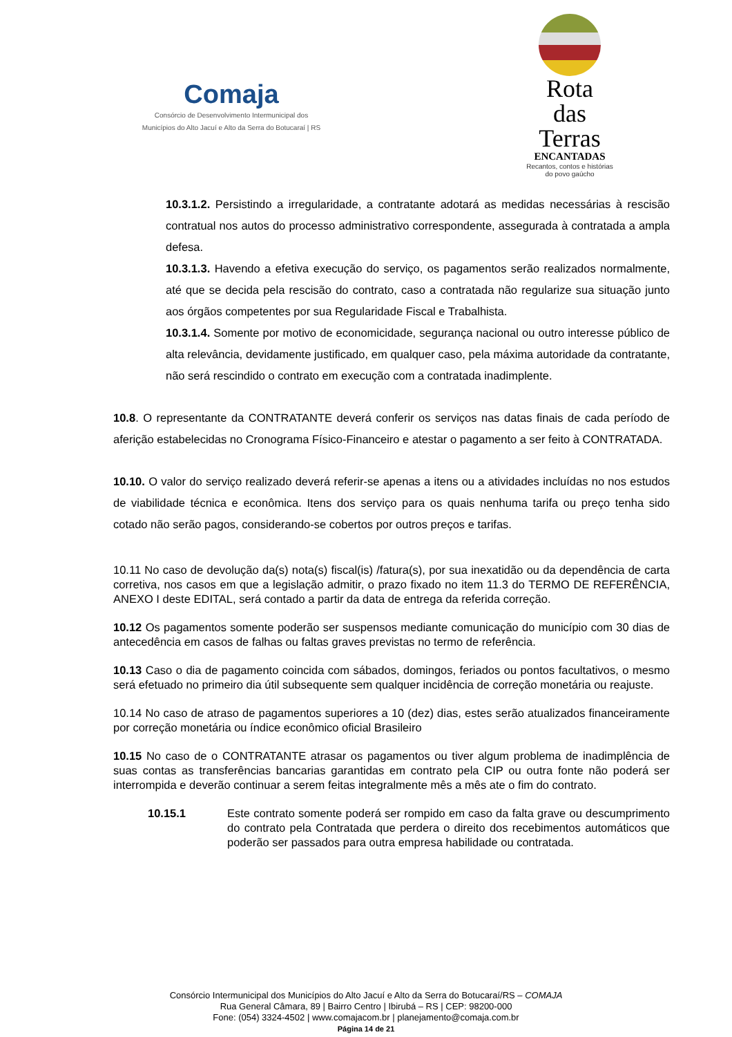Comaja
Consórcio de Desenvolvimento Intermunicipal dos
Municípios do Alto Jacuí e Alto da Serra do Botucaraí | RS
Rota
das
Terras
ENCANTADAS
Recantos, contos e histórias
do povo gaúcho
10.3.1.2. Persistindo a irregularidade, a contratante adotará as medidas necessárias à rescisão contratual nos autos do processo administrativo correspondente, assegurada à contratada a ampla defesa.
10.3.1.3. Havendo a efetiva execução do serviço, os pagamentos serão realizados normalmente, até que se decida pela rescisão do contrato, caso a contratada não regularize sua situação junto aos órgãos competentes por sua Regularidade Fiscal e Trabalhista.
10.3.1.4. Somente por motivo de economicidade, segurança nacional ou outro interesse público de alta relevância, devidamente justificado, em qualquer caso, pela máxima autoridade da contratante, não será rescindido o contrato em execução com a contratada inadimplente.
10.8. O representante da CONTRATANTE deverá conferir os serviços nas datas finais de cada período de aferição estabelecidas no Cronograma Físico-Financeiro e atestar o pagamento a ser feito à CONTRATADA.
10.10. O valor do serviço realizado deverá referir-se apenas a itens ou a atividades incluídas no nos estudos de viabilidade técnica e econômica. Itens dos serviço para os quais nenhuma tarifa ou preço tenha sido cotado não serão pagos, considerando-se cobertos por outros preços e tarifas.
10.11 No caso de devolução da(s) nota(s) fiscal(is) /fatura(s), por sua inexatidão ou da dependência de carta corretiva, nos casos em que a legislação admitir, o prazo fixado no item 11.3 do TERMO DE REFERÊNCIA, ANEXO I deste EDITAL, será contado a partir da data de entrega da referida correção.
10.12 Os pagamentos somente poderão ser suspensos mediante comunicação do município com 30 dias de antecedência em casos de falhas ou faltas graves previstas no termo de referência.
10.13 Caso o dia de pagamento coincida com sábados, domingos, feriados ou pontos facultativos, o mesmo será efetuado no primeiro dia útil subsequente sem qualquer incidência de correção monetária ou reajuste.
10.14 No caso de atraso de pagamentos superiores a 10 (dez) dias, estes serão atualizados financeiramente por correção monetária ou índice econômico oficial Brasileiro
10.15 No caso de o CONTRATANTE atrasar os pagamentos ou tiver algum problema de inadimplência de suas contas as transferências bancarias garantidas em contrato pela CIP ou outra fonte não poderá ser interrompida e deverão continuar a serem feitas integralmente mês a mês ate o fim do contrato.
10.15.1 Este contrato somente poderá ser rompido em caso da falta grave ou descumprimento do contrato pela Contratada que perdera o direito dos recebimentos automáticos que poderão ser passados para outra empresa habilidade ou contratada.
Consórcio Intermunicipal dos Municípios do Alto Jacuí e Alto da Serra do Botucaraí/RS – COMAJA
Rua General Câmara, 89 | Bairro Centro | Ibirubá – RS | CEP: 98200-000
Fone: (054) 3324-4502 | www.comajacom.br | planejamento@comaja.com.br
Página 14 de 21